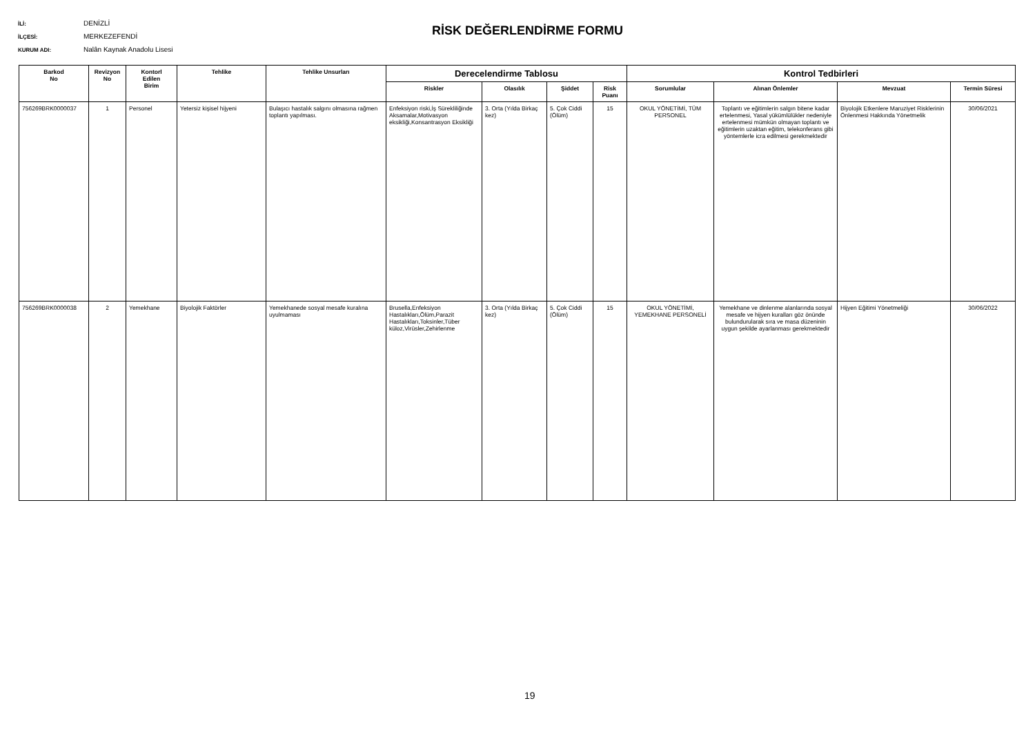İLİ: DENİZLİ
İLÇESİ: MERKEZEFENDİ
KURUM ADI: Nalân Kaynak Anadolu Lisesi
RİSK DEĞERLENDİRME FORMU
| Barkod No | Revizyon No | Kontorl Edilen Birim | Tehlike | Tehlike Unsurları | Derecelendirme Tablosu | | | | Kontrol Tedbirleri | | | |
| --- | --- | --- | --- | --- | --- | --- | --- | --- | --- | --- | --- | --- |
| | | | | | Riskler | Olasılık | Şiddet | Risk Puanı | Sorumlular | Alınan Önlemler | Mevzuat | Termin Süresi |
| 756269BRK0000037 | 1 | Personel | Yetersiz kişisel hijyeni | Bulaşıcı hastalık salgını olmasına rağmen toplantı yapılması. | Enfeksiyon riski,İş Sürekliliğinde Aksamalar,Motivasyon eksikliği,Konsantrasyon Eksikliği | 3. Orta (Yılda Birkaç kez) | 5. Çok Ciddi (Ölüm) | 15 | OKUL YÖNETİMİ, TÜM PERSONEL | Toplantı ve eğitimlerin salgın bitene kadar ertelenmesi, Yasal yükümlülükler nedeniyle ertelenmesi mümkün olmayan toplantı ve eğitimlerin uzaktan eğitim, telekonferans gibi yöntemlerle icra edilmesi gerekmektedir | Biyolojik Etkenlere Maruziyet Risklerinin Önlenmesi Hakkında Yönetmelik | 30/06/2021 |
| 756269BRK0000038 | 2 | Yemekhane | Biyolojik Faktörler | Yemekhanede sosyal mesafe kuralına uyulmaması | Brusella,Enfeksiyon Hastalıkları,Ölüm,Parazit Hastalıkları,Toksinler,Tüber küloz,Virüsler,Zehirlenme | 3. Orta (Yılda Birkaç kez) | 5. Çok Ciddi (Ölüm) | 15 | OKUL YÖNETİMİ, YEMEKHANE PERSONELİ | Yemekhane ve dinlenme alanlarında sosyal mesafe ve hijyen kuralları göz önünde bulundurularak sıra ve masa düzeninin uygun şekilde ayarlanması gerekmektedir | Hijyen Eğitimi Yönetmeliği | 30/06/2022 |
19